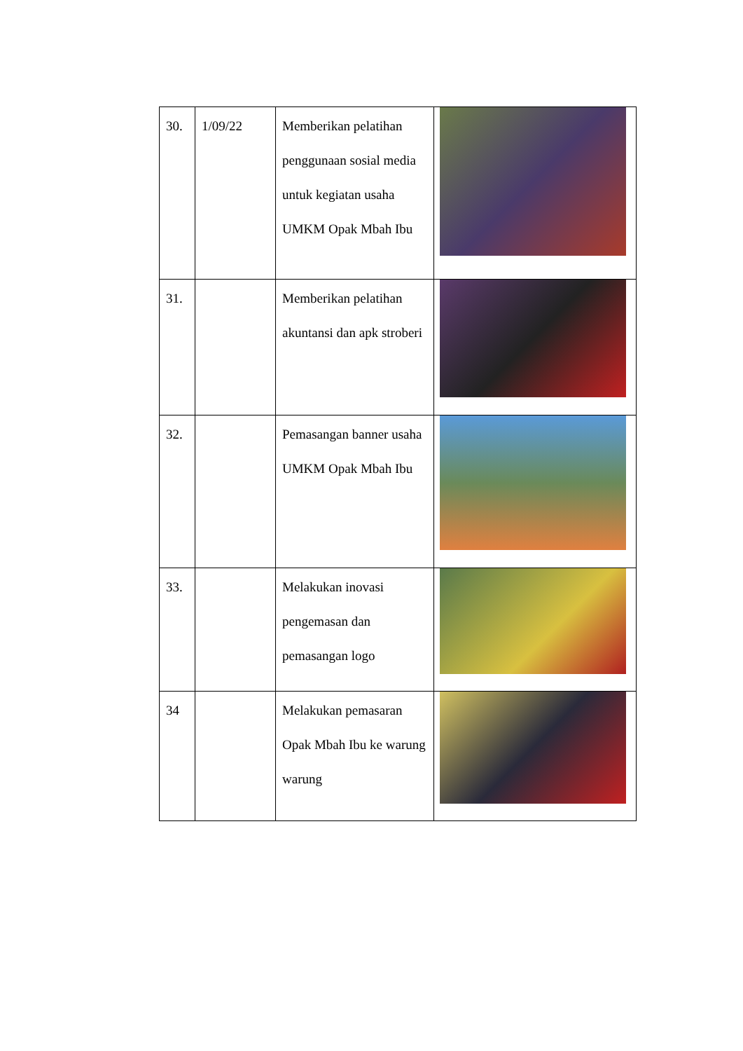| 30. | 1/09/22 | Memberikan pelatihan penggunaan sosial media untuk kegiatan usaha UMKM Opak Mbah Ibu | |
| 31. | | Memberikan pelatihan akuntansi dan apk stroberi | |
| 32. | | Pemasangan banner usaha UMKM Opak Mbah Ibu | |
| 33. | | Melakukan inovasi pengemasan dan pemasangan logo | |
| 34 | | Melakukan pemasaran Opak Mbah Ibu ke warung warung | |